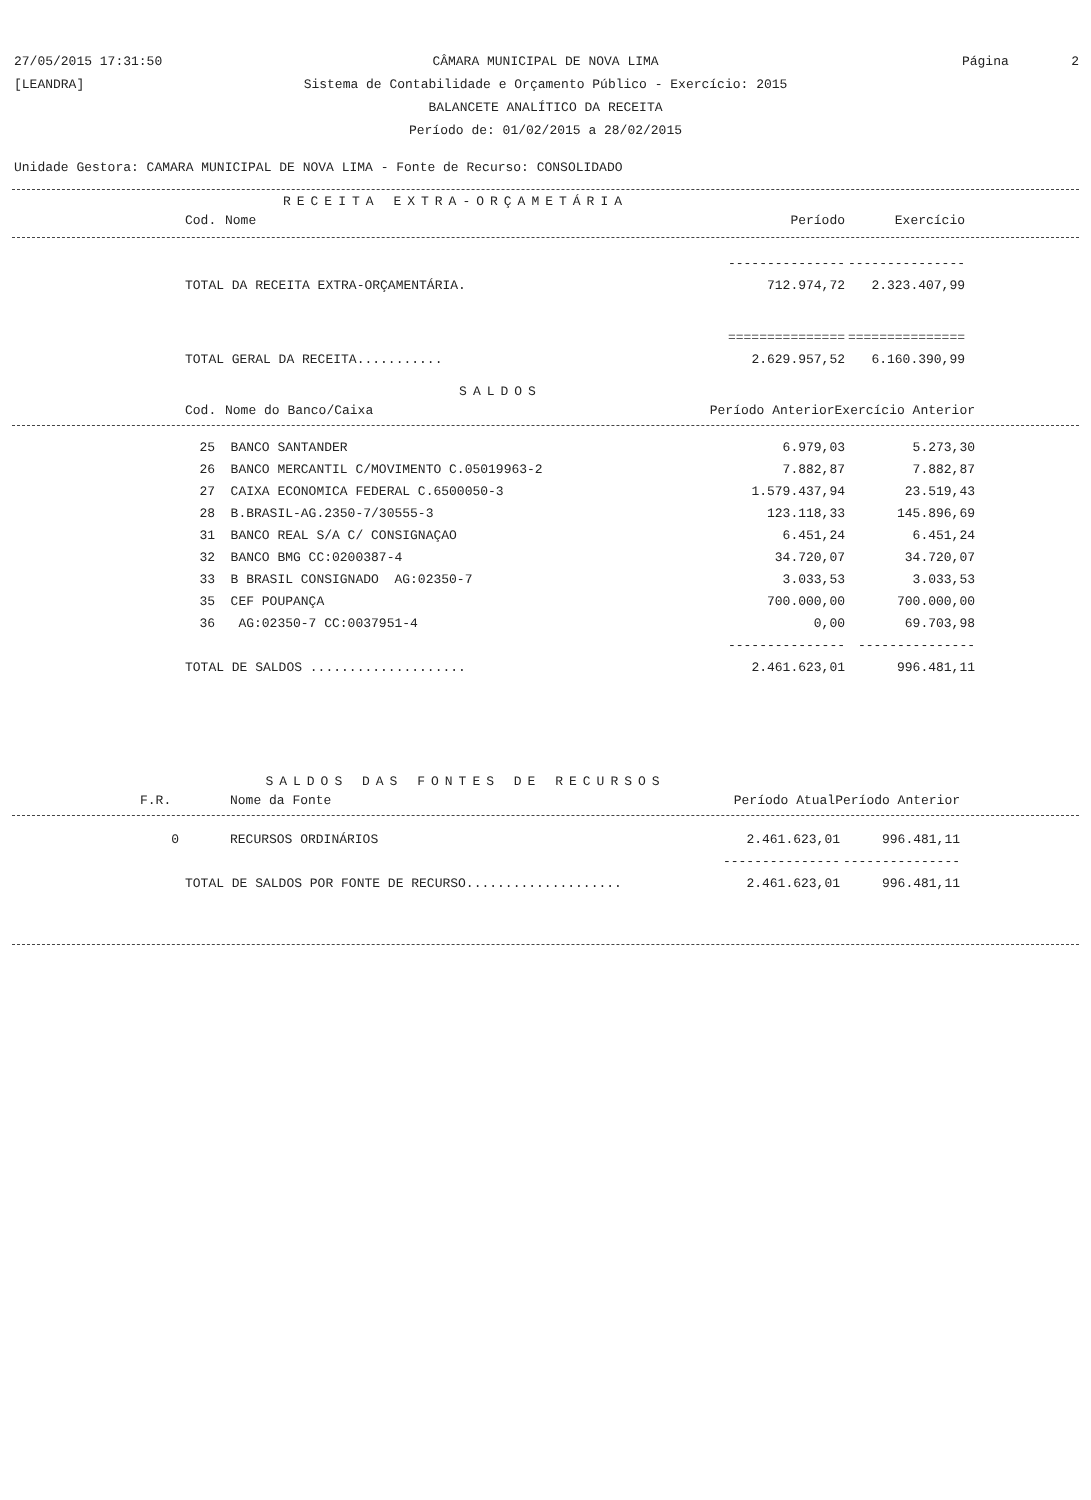27/05/2015 17:31:50
[LEANDRA]
Página 2
CÂMARA MUNICIPAL DE NOVA LIMA
Sistema de Contabilidade e Orçamento Público - Exercício: 2015
BALANCETE ANALÍTICO DA RECEITA
Período de: 01/02/2015 a 28/02/2015
Unidade Gestora: CAMARA MUNICIPAL DE NOVA LIMA - Fonte de Recurso: CONSOLIDADO
RECEITA EXTRA-ORÇAMETÁRIA
| Cod. | Nome | Período | Exercício |
| --- | --- | --- | --- |
| | --------------- | --------------- |
| TOTAL DA RECEITA EXTRA-ORÇAMENTÁRIA. | 712.974,72 | 2.323.407,99 |
| | =============== | =============== |
| TOTAL GERAL DA RECEITA........... | 2.629.957,52 | 6.160.390,99 |
SALDOS
| Cod. | Nome do Banco/Caixa | Período Anterior | Exercício Anterior |
| --- | --- | --- | --- |
| 25 | BANCO SANTANDER | 6.979,03 | 5.273,30 |
| 26 | BANCO MERCANTIL C/MOVIMENTO C.05019963-2 | 7.882,87 | 7.882,87 |
| 27 | CAIXA ECONOMICA FEDERAL C.6500050-3 | 1.579.437,94 | 23.519,43 |
| 28 | B.BRASIL-AG.2350-7/30555-3 | 123.118,33 | 145.896,69 |
| 31 | BANCO REAL S/A C/ CONSIGNAÇAO | 6.451,24 | 6.451,24 |
| 32 | BANCO BMG CC:0200387-4 | 34.720,07 | 34.720,07 |
| 33 | B BRASIL CONSIGNADO AG:02350-7 | 3.033,53 | 3.033,53 |
| 35 | CEF POUPANÇA | 700.000,00 | 700.000,00 |
| 36 | AG:02350-7 CC:0037951-4 | 0,00 | 69.703,98 |
| | | --------------- | --------------- |
| TOTAL DE SALDOS .................... | | 2.461.623,01 | 996.481,11 |
SALDOS DAS FONTES DE RECURSOS
| F.R. | Nome da Fonte | Período Atual | Período Anterior |
| --- | --- | --- | --- |
| 0 | RECURSOS ORDINÁRIOS | 2.461.623,01 | 996.481,11 |
| | | --------------- | --------------- |
| TOTAL DE SALDOS POR FONTE DE RECURSO.................... | | 2.461.623,01 | 996.481,11 |